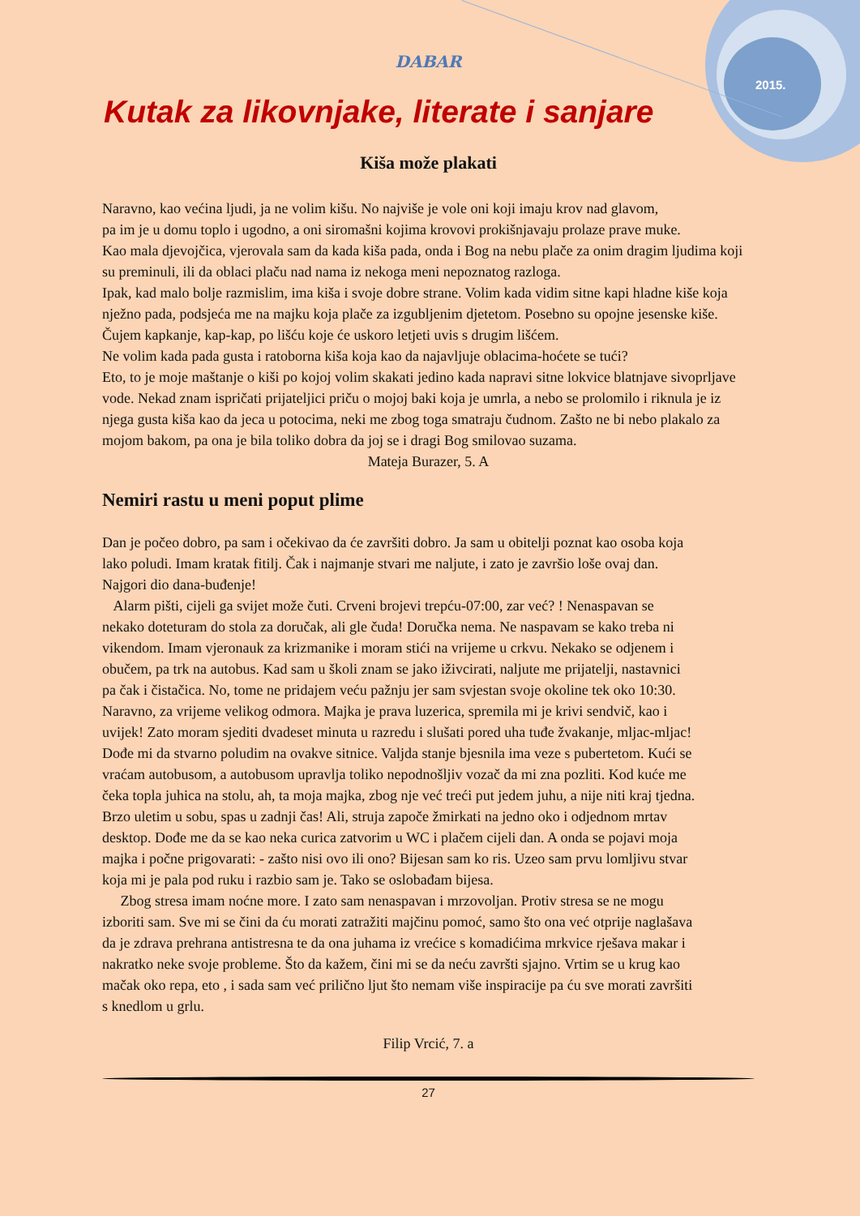2015.
DABAR
Kutak za likovnjake, literate i sanjare
Kiša može plakati
Naravno, kao većina ljudi, ja ne volim kišu. No najviše je vole oni koji imaju krov nad glavom,
pa im je u domu toplo i ugodno, a oni siromašni kojima krovovi prokišnjavaju prolaze prave muke.
Kao mala djevojčica, vjerovala sam da kada kiša pada, onda i Bog na nebu plače za onim dragim ljudima koji su preminuli, ili da oblaci plaču nad nama iz nekoga meni nepoznatog razloga.
Ipak, kad malo bolje razmislim, ima kiša i svoje dobre strane. Volim kada vidim sitne kapi hladne kiše koja nježno pada, podsjeća me na majku koja plače za izgubljenim djetetom. Posebno su opojne jesenske kiše. Čujem kapkanje, kap-kap, po lišću koje će uskoro letjeti uvis s drugim lišćem.
Ne volim kada pada gusta i ratoborna kiša koja kao da najavljuje oblacima-hoćete se tući?
Eto, to je moje maštanje o kiši po kojoj volim skakati jedino kada napravi sitne lokvice blatnjave sivoprljave vode. Nekad znam ispričati prijateljici priču o mojoj baki koja je umrla, a nebo se prolomilo i riknula je iz njega gusta kiša kao da jeca u potocima, neki me zbog toga smatraju čudnom. Zašto ne bi nebo plakalo za mojom bakom, pa ona je bila toliko dobra da joj se i dragi Bog smilovao suzama.
Mateja Burazer, 5. A
Nemiri rastu u meni poput plime
Dan je počeo dobro, pa sam i očekivao da će završiti dobro. Ja sam u obitelji poznat kao osoba koja lako poludi. Imam kratak fitilj. Čak i najmanje stvari me naljute, i zato je završio loše ovaj dan. Najgori dio dana-buđenje!
Alarm pišti, cijeli ga svijet može čuti. Crveni brojevi trepću-07:00, zar već? ! Nenaspavan se nekako doteturam do stola za doručak, ali gle čuda! Doručka nema. Ne naspavam se kako treba ni vikendom. Imam vjeronauk za krizmanike i moram stići na vrijeme u crkvu. Nekako se odjenem i obučem, pa trk na autobus. Kad sam u školi znam se jako iživcirati, naljute me prijatelji, nastavnici pa čak i čistačica. No, tome ne pridajem veću pažnju jer sam svjestan svoje okoline tek oko 10:30. Naravno, za vrijeme velikog odmora. Majka je prava luzerica, spremila mi je krivi sendvič, kao i uvijek! Zato moram sjediti dvadeset minuta u razredu i slušati pored uha tuđe žvakanje, mljac-mljac! Dođe mi da stvarno poludim na ovakve sitnice. Valjda stanje bjesnila ima veze s pubertetom. Kući se vraćam autobusom, a autobusom upravlja toliko nepodnošljiv vozač da mi zna pozliti. Kod kuće me čeka topla juhica na stolu, ah, ta moja majka, zbog nje već treći put jedem juhu, a nije niti kraj tjedna.
Brzo uletim u sobu, spas u zadnji čas! Ali, struja započe žmirkati na jedno oko i odjednom mrtav desktop. Dođe me da se kao neka curica zatvorim u WC i plačem cijeli dan. A onda se pojavi moja majka i počne prigovarati: - zašto nisi ovo ili ono? Bijesan sam ko ris. Uzeo sam prvu lomljivu stvar koja mi je pala pod ruku i razbio sam je. Tako se oslobađam bijesa.
Zbog stresa imam noćne more. I zato sam nenaspavan i mrzovoljan. Protiv stresa se ne mogu izboriti sam. Sve mi se čini da ću morati zatražiti majčinu pomoć, samo što ona već otprije naglašava da je zdrava prehrana antistresna te da ona juhama iz vrećice s komadićima mrkvice rješava makar i nakratko neke svoje probleme. Što da kažem, čini mi se da neću završti sjajno. Vrtim se u krug kao mačak oko repa, eto , i sada sam već prilično ljut što nemam više inspiracije pa ću sve morati završiti s knedlom u grlu.
Filip Vrcić, 7. a
27